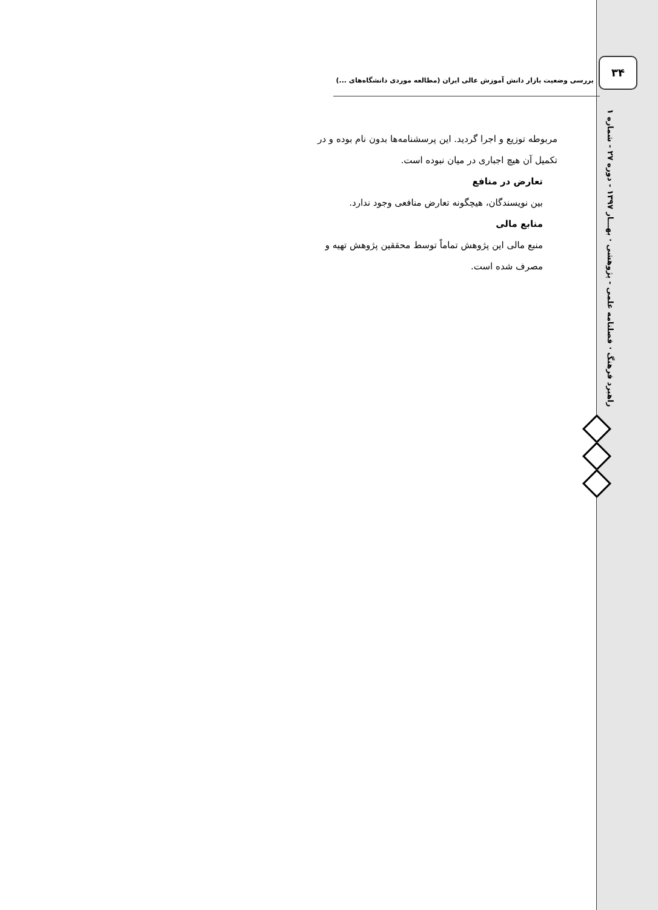۳۴
بررسی وضعیت بازار دانش آموزش عالی ایران (مطالعه موردی دانشگاه‌های ...)
مربوطه توزیع و اجرا گردید. این پرسشنامه‌ها بدون نام بوده و در تکمیل آن هیچ اجباری در میان نبوده است.
تعارض در منافع
بین نویسندگان، هیچگونه تعارض منافعی وجود ندارد.
منابع مالی
منبع مالی این پژوهش تماماً توسط محققین پژوهش تهیه و مصرف شده است.
راهبرد فرهنگ · فصلنامه علمی - پژوهشی · بهـــار ۱۳۹۷ - دوره ۲۷ - شماره ۱